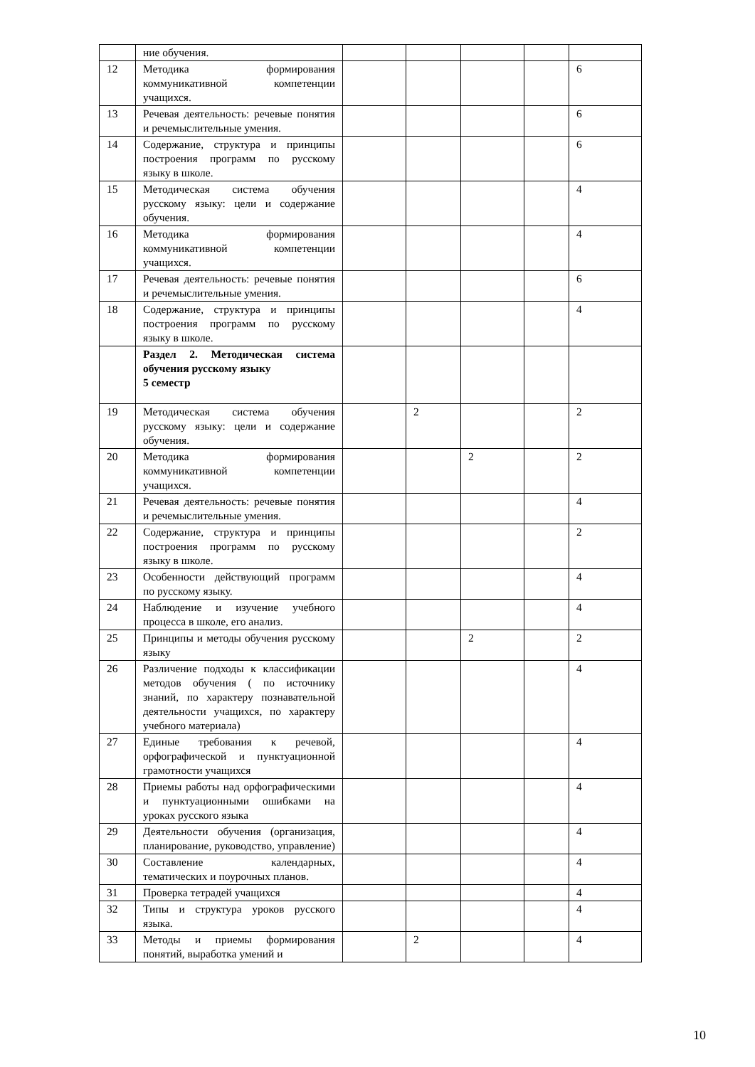| | ние обучения. | | | | | |
| 12 | Методика формирования коммуникативной компетенции учащихся. | | | | | 6 |
| 13 | Речевая деятельность: речевые понятия и речемыслительные умения. | | | | | 6 |
| 14 | Содержание, структура и принципы построения программ по русскому языку в школе. | | | | | 6 |
| 15 | Методическая система обучения русскому языку: цели и содержание обучения. | | | | | 4 |
| 16 | Методика формирования коммуникативной компетенции учащихся. | | | | | 4 |
| 17 | Речевая деятельность: речевые понятия и речемыслительные умения. | | | | | 6 |
| 18 | Содержание, структура и принципы построения программ по русскому языку в школе. | | | | | 4 |
| | Раздел 2. Методическая система обучения русскому языку 5 семестр | | | | | |
| 19 | Методическая система обучения русскому языку: цели и содержание обучения. | | 2 | | | 2 |
| 20 | Методика формирования коммуникативной компетенции учащихся. | | | 2 | | 2 |
| 21 | Речевая деятельность: речевые понятия и речемыслительные умения. | | | | | 4 |
| 22 | Содержание, структура и принципы построения программ по русскому языку в школе. | | | | | 2 |
| 23 | Особенности действующий программ по русскому языку. | | | | | 4 |
| 24 | Наблюдение и изучение учебного процесса в школе, его анализ. | | | | | 4 |
| 25 | Принципы и методы обучения русскому языку | | | 2 | | 2 |
| 26 | Различение подходы к классификации методов обучения ( по источнику знаний, по характеру познавательной деятельности учащихся, по характеру учебного материала) | | | | | 4 |
| 27 | Единые требования к речевой, орфографической и пунктуационной грамотности учащихся | | | | | 4 |
| 28 | Приемы работы над орфографическими и пунктуационными ошибками на уроках русского языка | | | | | 4 |
| 29 | Деятельности обучения (организация, планирование, руководство, управление) | | | | | 4 |
| 30 | Составление календарных, тематических и поурочных планов. | | | | | 4 |
| 31 | Проверка тетрадей учащихся | | | | | 4 |
| 32 | Типы и структура уроков русского языка. | | | | | 4 |
| 33 | Методы и приемы формирования понятий, выработка умений и | | 2 | | | 4 |
10